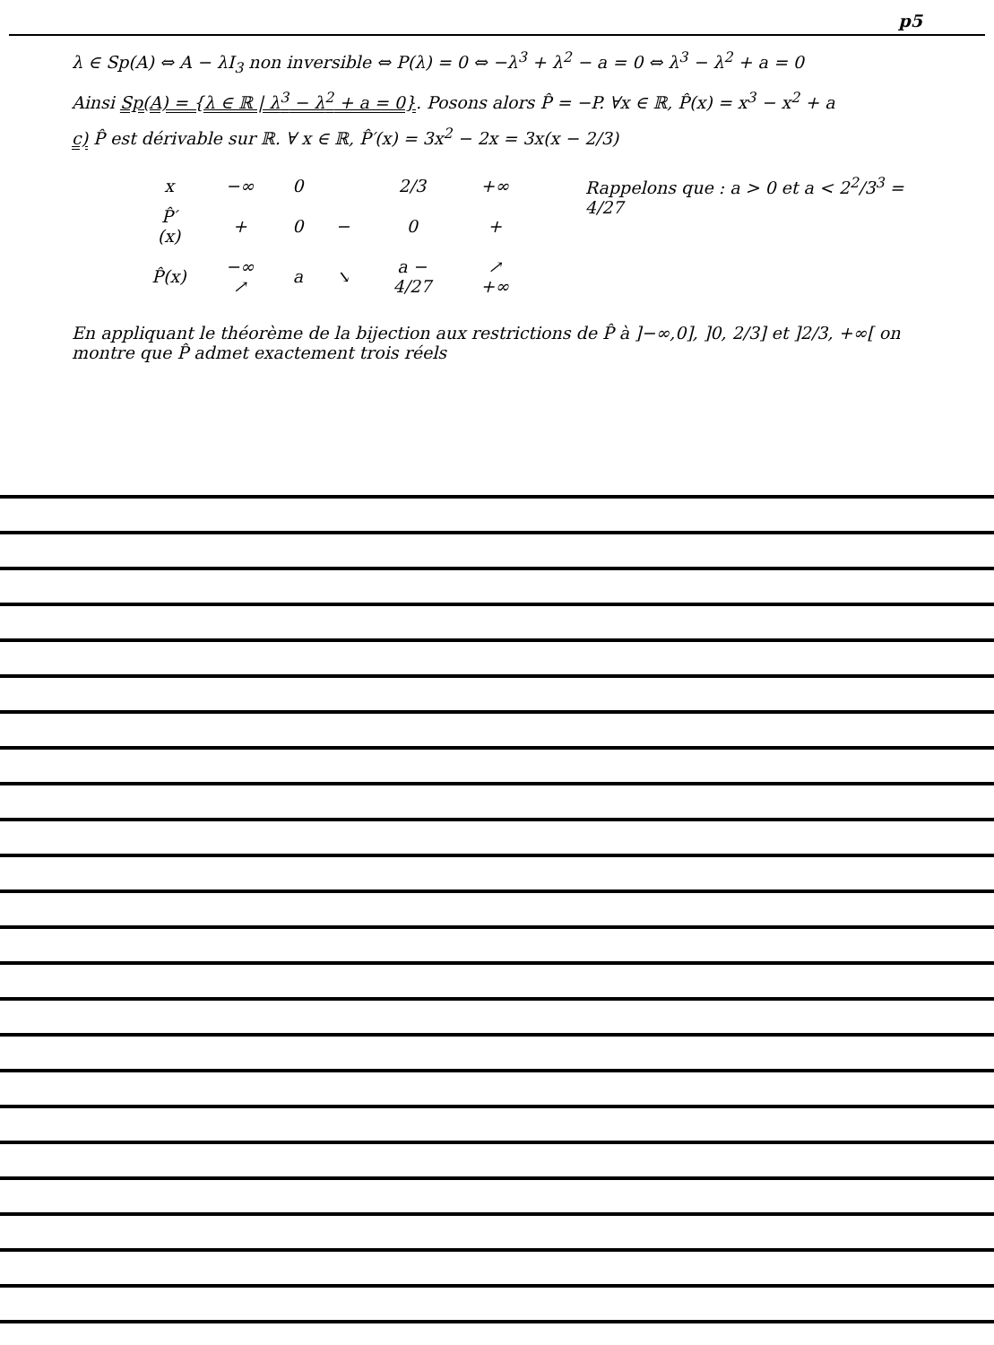p5
λ ∈ Sp(A) ⇔ A − λI<sub>3</sub> non inversible ⇔ P(λ) = 0 ⇔ −λ<sup>3</sup> + λ<sup>2</sup> − a = 0 ⇔ λ<sup>3</sup> − λ<sup>2</sup> + a = 0
Ainsi Sp(A) = {λ ∈ ℝ | λ<sup>3</sup> − λ<sup>2</sup> + a = 0}. Posons alors P̂ = −P. ∀x ∈ ℝ, P̂(x) = x<sup>3</sup> − x<sup>2</sup> + a
c) P̂ est dérivable sur ℝ. ∀ x ∈ ℝ, P̂′(x) = 3x<sup>2</sup> − 2x = 3x(x − 2/3)
| x | −∞ | 0 | | 2/3 | +∞ |
| P̂′(x) | + | 0 | − | 0 | + |
| P̂(x) | −∞ ↗ | a | ↘ | a − 4/27 | ↗ +∞ |
Rappelons que : a > 0 et a < 2<sup>2</sup>/3<sup>3</sup> = 4/27
En appliquant le théorème de la bijection aux restrictions de P̂ à ]−∞,0], ]0, 2/3] et ]2/3, +∞[ on montre que P̂ admet exactement trois réels